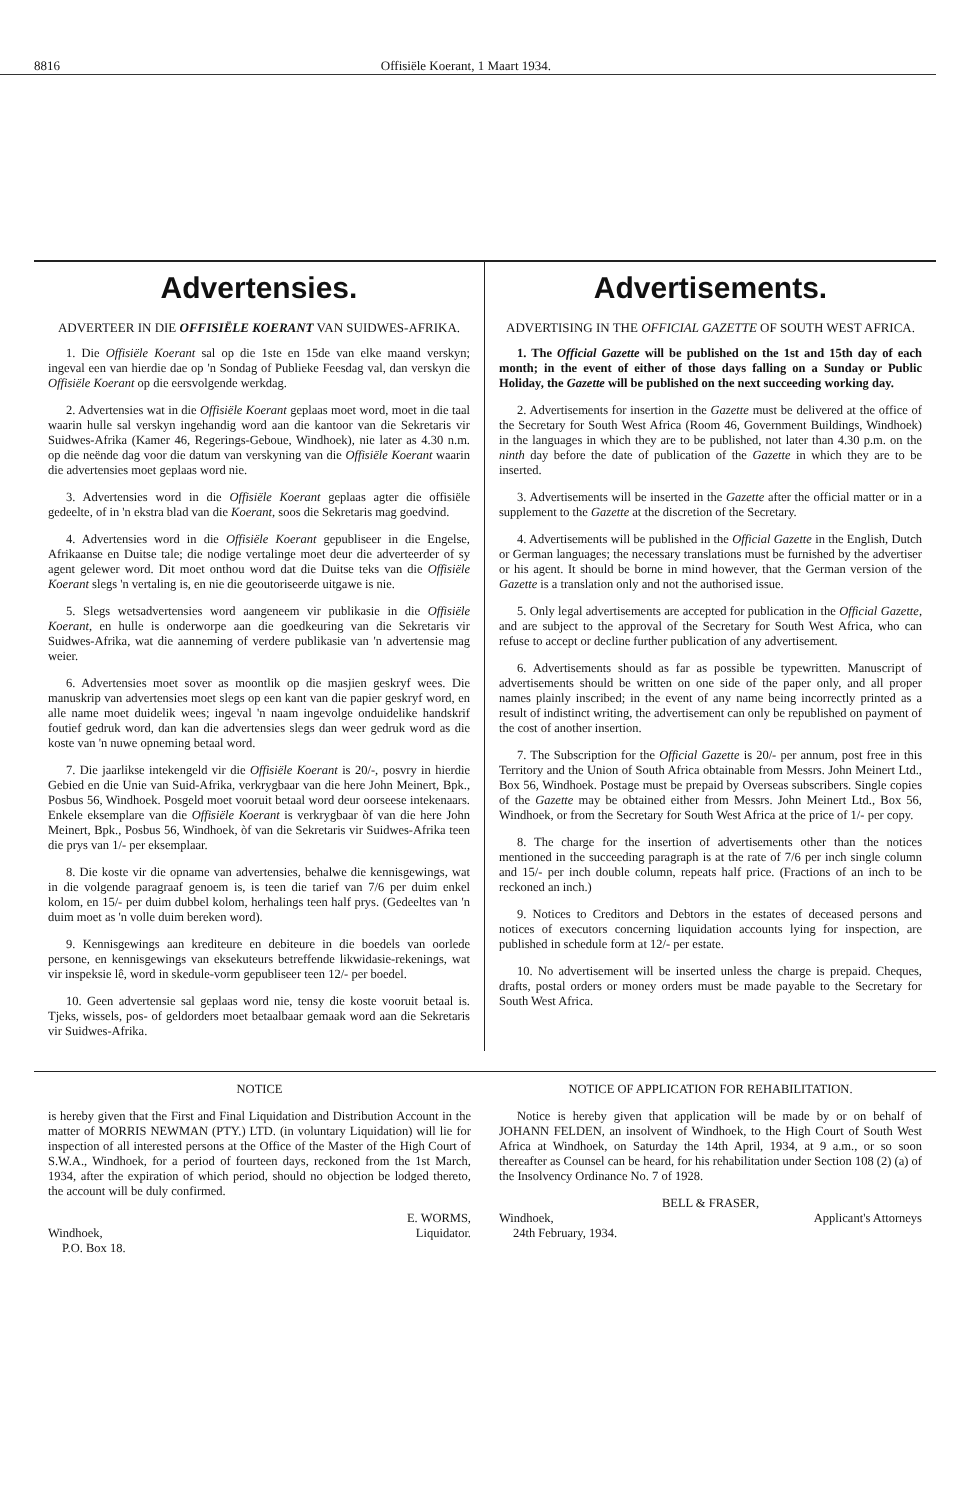8816 Offisiële Koerant, 1 Maart 1934.
Advertensies.
ADVERTEER IN DIE OFFISIËLE KOERANT VAN SUIDWES-AFRIKA.
1. Die Offisiële Koerant sal op die 1ste en 15de van elke maand verskyn; ingeval een van hierdie dae op 'n Sondag of Publieke Feesdag val, dan verskyn die Offisiële Koerant op die eersvolgende werkdag.
2. Advertensies wat in die Offisiële Koerant geplaas moet word, moet in die taal waarin hulle sal verskyn ingehandig word aan die kantoor van die Sekretaris vir Suidwes-Afrika (Kamer 46, Regerings-Geboue, Windhoek), nie later as 4.30 n.m. op die neënde dag voor die datum van verskyning van die Offisiële Koerant waarin die advertensies moet geplaas word nie.
3. Advertensies word in die Offisiële Koerant geplaas agter die offisiële gedeelte, of in 'n ekstra blad van die Koerant, soos die Sekretaris mag goedvind.
4. Advertensies word in die Offisiële Koerant gepubliseer in die Engelse, Afrikaanse en Duitse tale; die nodige vertalinge moet deur die adverteerder of sy agent gelewer word. Dit moet onthou word dat die Duitse teks van die Offisiële Koerant slegs 'n vertaling is, en nie die geoutoriseerde uitgawe is nie.
5. Slegs wetsadvertensies word aangeneem vir publikasie in die Offisiële Koerant, en hulle is onderworpe aan die goedkeuring van die Sekretaris vir Suidwes-Afrika, wat die aanneming of verdere publikasie van 'n advertensie mag weier.
6. Advertensies moet sover as moontlik op die masjien geskryf wees. Die manuskrip van advertensies moet slegs op een kant van die papier geskryf word, en alle name moet duidelik wees; ingeval 'n naam ingevolge onduidelike handskrif foutief gedruk word, dan kan die advertensies slegs dan weer gedruk word as die koste van 'n nuwe opneming betaal word.
7. Die jaarlikse intekengeld vir die Offisiële Koerant is 20/-, posvry in hierdie Gebied en die Unie van Suid-Afrika, verkrygbaar van die here John Meinert, Bpk., Posbus 56, Windhoek. Posgeld moet vooruit betaal word deur oorseese intekenaars. Enkele eksemplare van die Offisiële Koerant is verkrygbaar òf van die here John Meinert, Bpk., Posbus 56, Windhoek, òf van die Sekretaris vir Suidwes-Afrika teen die prys van 1/- per eksemplaar.
8. Die koste vir die opname van advertensies, behalwe die kennisgewings, wat in die volgende paragraaf genoem is, is teen die tarief van 7/6 per duim enkel kolom, en 15/- per duim dubbel kolom, herhalings teen half prys. (Gedeeltes van 'n duim moet as 'n volle duim bereken word).
9. Kennisgewings aan krediteure en debiteure in die boedels van oorlede persone, en kennisgewings van eksekuteurs betreffende likwidasie-rekenings, wat vir inspeksie lê, word in skedule-vorm gepubliseer teen 12/- per boedel.
10. Geen advertensie sal geplaas word nie, tensy die koste vooruit betaal is. Tjeks, wissels, pos- of geldorders moet betaalbaar gemaak word aan die Sekretaris vir Suidwes-Afrika.
Advertisements.
ADVERTISING IN THE OFFICIAL GAZETTE OF SOUTH WEST AFRICA.
1. The Official Gazette will be published on the 1st and 15th day of each month; in the event of either of those days falling on a Sunday or Public Holiday, the Gazette will be published on the next succeeding working day.
2. Advertisements for insertion in the Gazette must be delivered at the office of the Secretary for South West Africa (Room 46, Government Buildings, Windhoek) in the languages in which they are to be published, not later than 4.30 p.m. on the ninth day before the date of publication of the Gazette in which they are to be inserted.
3. Advertisements will be inserted in the Gazette after the official matter or in a supplement to the Gazette at the discretion of the Secretary.
4. Advertisements will be published in the Official Gazette in the English, Dutch or German languages; the necessary translations must be furnished by the advertiser or his agent. It should be borne in mind however, that the German version of the Gazette is a translation only and not the authorised issue.
5. Only legal advertisements are accepted for publication in the Official Gazette, and are subject to the approval of the Secretary for South West Africa, who can refuse to accept or decline further publication of any advertisement.
6. Advertisements should as far as possible be typewritten. Manuscript of advertisements should be written on one side of the paper only, and all proper names plainly inscribed; in the event of any name being incorrectly printed as a result of indistinct writing, the advertisement can only be republished on payment of the cost of another insertion.
7. The Subscription for the Official Gazette is 20/- per annum, post free in this Territory and the Union of South Africa obtainable from Messrs. John Meinert Ltd., Box 56, Windhoek. Postage must be prepaid by Overseas subscribers. Single copies of the Gazette may be obtained either from Messrs. John Meinert Ltd., Box 56, Windhoek, or from the Secretary for South West Africa at the price of 1/- per copy.
8. The charge for the insertion of advertisements other than the notices mentioned in the succeeding paragraph is at the rate of 7/6 per inch single column and 15/- per inch double column, repeats half price. (Fractions of an inch to be reckoned an inch.)
9. Notices to Creditors and Debtors in the estates of deceased persons and notices of executors concerning liquidation accounts lying for inspection, are published in schedule form at 12/- per estate.
10. No advertisement will be inserted unless the charge is prepaid. Cheques, drafts, postal orders or money orders must be made payable to the Secretary for South West Africa.
NOTICE
is hereby given that the First and Final Liquidation and Distribution Account in the matter of MORRIS NEWMAN (PTY.) LTD. (in voluntary Liquidation) will lie for inspection of all interested persons at the Office of the Master of the High Court of S.W.A., Windhoek, for a period of fourteen days, reckoned from the 1st March, 1934, after the expiration of which period, should no objection be lodged thereto, the account will be duly confirmed.
E. WORMS,
Windhoek, Liquidator.
P.O. Box 18.
NOTICE OF APPLICATION FOR REHABILITATION.
Notice is hereby given that application will be made by or on behalf of JOHANN FELDEN, an insolvent of Windhoek, to the High Court of South West Africa at Windhoek, on Saturday the 14th April, 1934, at 9 a.m., or so soon thereafter as Counsel can be heard, for his rehabilitation under Section 108 (2) (a) of the Insolvency Ordinance No. 7 of 1928.
BELL & FRASER,
Windhoek, Applicant's Attorneys
24th February, 1934.